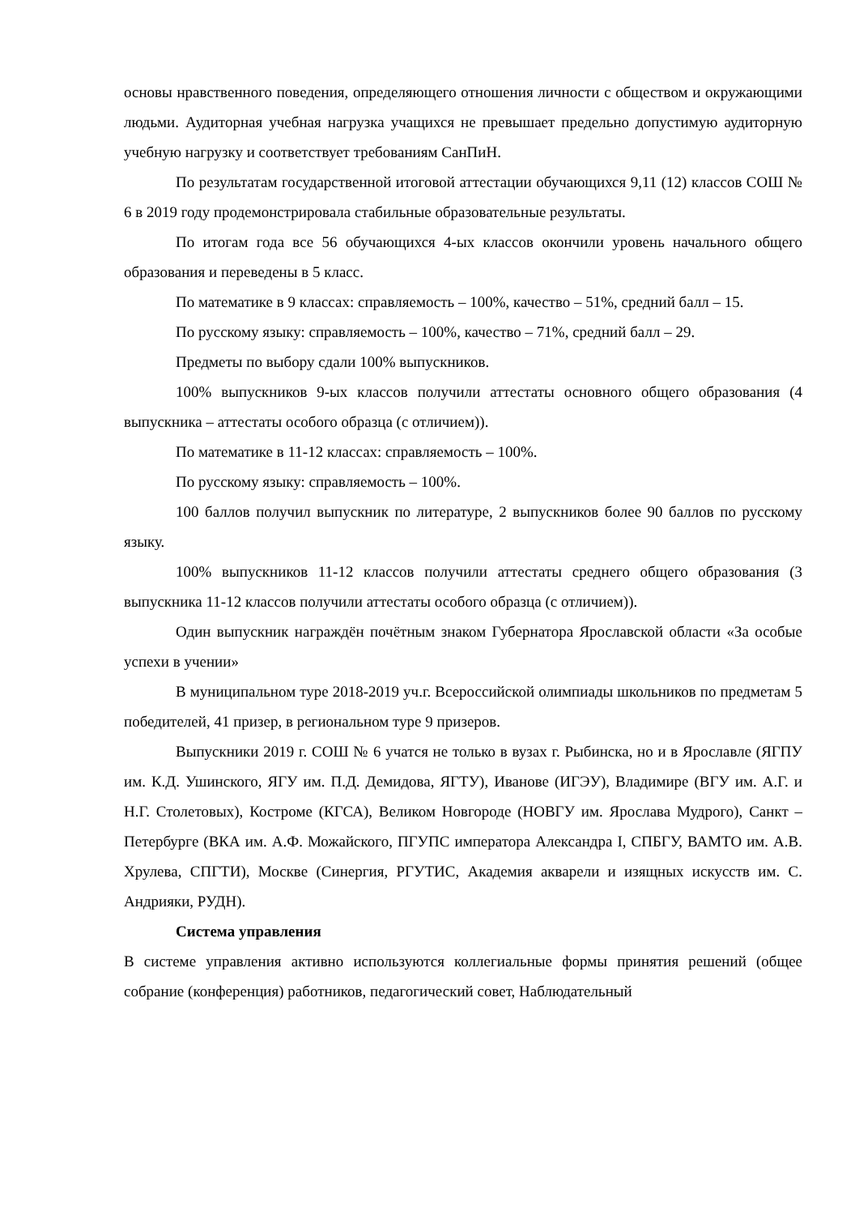основы нравственного поведения, определяющего отношения личности с обществом и окружающими людьми. Аудиторная учебная нагрузка учащихся не превышает предельно допустимую аудиторную учебную нагрузку и соответствует требованиям СанПиН.
По результатам государственной итоговой аттестации обучающихся 9,11 (12) классов СОШ № 6 в 2019 году продемонстрировала стабильные образовательные результаты.
По итогам года все 56 обучающихся 4-ых классов окончили уровень начального общего образования и переведены в 5 класс.
По математике в 9 классах: справляемость – 100%, качество – 51%, средний балл – 15.
По русскому языку: справляемость – 100%, качество – 71%, средний балл – 29.
Предметы по выбору сдали 100% выпускников.
100% выпускников 9-ых классов получили аттестаты основного общего образования (4 выпускника – аттестаты особого образца (с отличием)).
По математике в 11-12 классах: справляемость – 100%.
По русскому языку: справляемость – 100%.
100 баллов получил выпускник по литературе, 2 выпускников более 90 баллов по русскому языку.
100% выпускников 11-12 классов получили аттестаты среднего общего образования (3 выпускника 11-12 классов получили аттестаты особого образца (с отличием)).
Один выпускник награждён почётным знаком Губернатора Ярославской области «За особые успехи в учении»
В муниципальном туре 2018-2019 уч.г. Всероссийской олимпиады школьников по предметам 5 победителей, 41 призер, в региональном туре 9 призеров.
Выпускники 2019 г. СОШ № 6 учатся не только в вузах г. Рыбинска, но и в Ярославле (ЯГПУ им. К.Д. Ушинского, ЯГУ им. П.Д. Демидова, ЯГТУ), Иванове (ИГЭУ), Владимире (ВГУ им. А.Г. и Н.Г. Столетовых), Костроме (КГСА), Великом Новгороде (НОВГУ им. Ярослава Мудрого), Санкт – Петербурге (ВКА им. А.Ф. Можайского, ПГУПС императора Александра I, СПБГУ, ВАМТО им. А.В. Хрулева, СПГТИ), Москве (Синергия, РГУТИС, Академия акварели и изящных искусств им. С. Андрияки, РУДН).
Система управления
В системе управления активно используются коллегиальные формы принятия решений (общее собрание (конференция) работников, педагогический совет, Наблюдательный